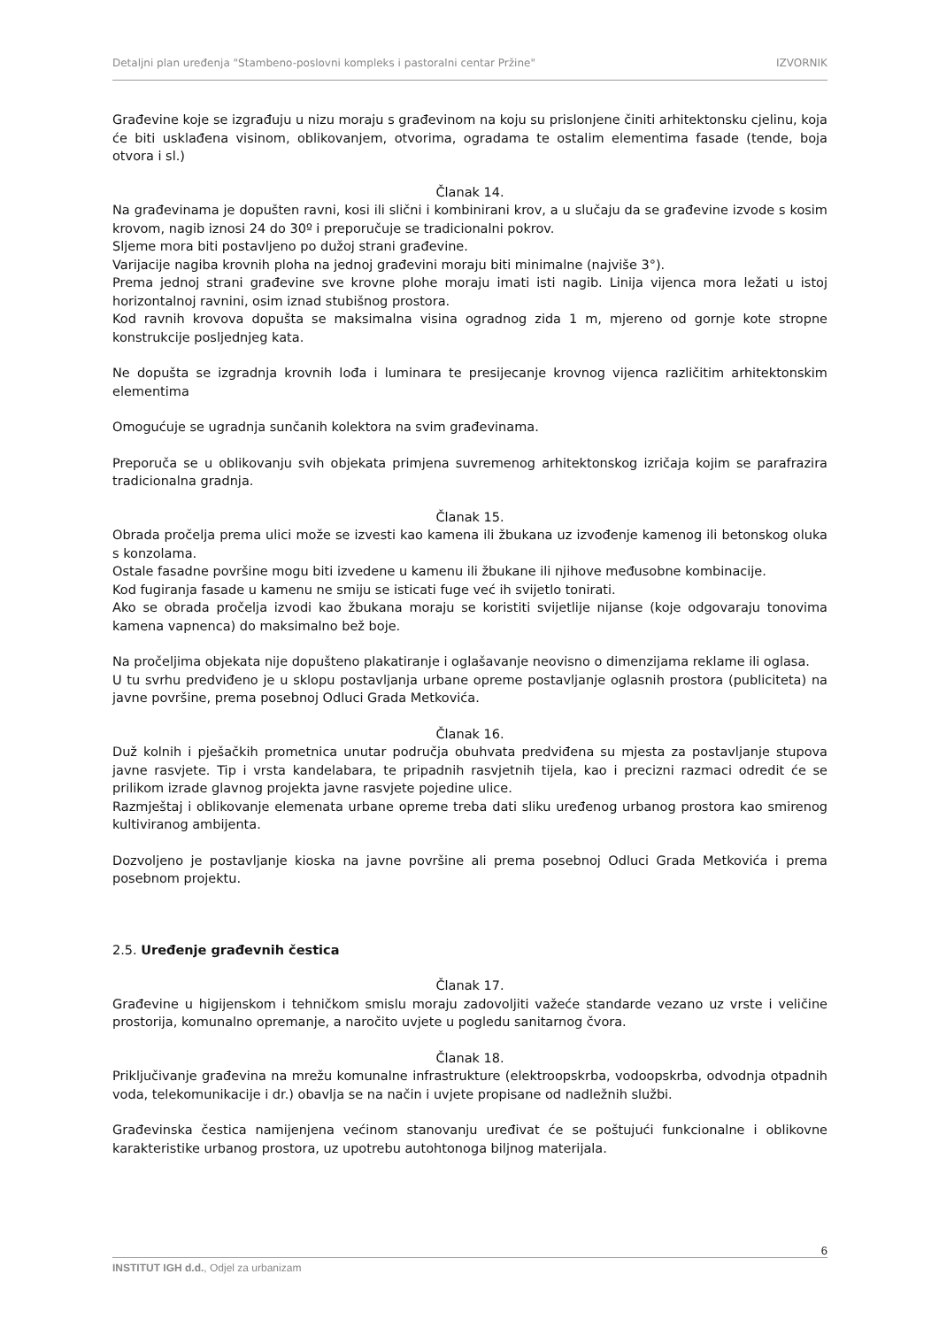Detaljni plan uređenja "Stambeno-poslovni kompleks i pastoralni centar Pržine" IZVORNIK
Građevine koje se izgrađuju u nizu moraju s građevinom na koju su prislonjene činiti arhitektonsku cjelinu, koja će biti usklađena visinom, oblikovanjem, otvorima, ogradama te ostalim elementima fasade (tende, boja otvora i sl.)
Članak 14.
Na građevinama je dopušten ravni, kosi ili slični i kombinirani krov, a u slučaju da se građevine izvode s kosim krovom, nagib iznosi 24 do 30º i preporučuje se tradicionalni pokrov.
Sljeme mora biti postavljeno po dužoj strani građevine.
Varijacije nagiba krovnih ploha na jednoj građevini moraju biti minimalne (najviše 3°).
Prema jednoj strani građevine sve krovne plohe moraju imati isti nagib. Linija vijenca mora ležati u istoj horizontalnoj ravnini, osim iznad stubišnog prostora.
Kod ravnih krovova dopušta se maksimalna visina ogradnog zida 1 m, mjereno od gornje kote stropne konstrukcije posljednjeg kata.
Ne dopušta se izgradnja krovnih lođa i luminara te presijecanje krovnog vijenca različitim arhitektonskim elementima
Omogućuje se ugradnja sunčanih kolektora na svim građevinama.
Preporuča se u oblikovanju svih objekata primjena suvremenog arhitektonskog izričaja kojim se parafrazira tradicionalna gradnja.
Članak 15.
Obrada pročelja prema ulici može se izvesti kao kamena ili žbukana uz izvođenje kamenog ili betonskog oluka s konzolama.
Ostale fasadne površine mogu biti izvedene u kamenu ili žbukane ili njihove međusobne kombinacije.
Kod fugiranja fasade u kamenu ne smiju se isticati fuge već ih svijetlo tonirati.
Ako se obrada pročelja izvodi kao žbukana moraju se koristiti svijetlije nijanse (koje odgovaraju tonovima kamena vapnenca) do maksimalno bež boje.
Na pročeljima objekata nije dopušteno plakatiranje i oglašavanje neovisno o dimenzijama reklame ili oglasa.
U tu svrhu predviđeno je u sklopu postavljanja urbane opreme postavljanje oglasnih prostora (publiciteta) na javne površine, prema posebnoj Odluci Grada Metkovića.
Članak 16.
Duž kolnih i pješačkih prometnica unutar područja obuhvata predviđena su mjesta za postavljanje stupova javne rasvjete. Tip i vrsta kandelabara, te pripadnih rasvjetnih tijela, kao i precizni razmaci odredit će se prilikom izrade glavnog projekta javne rasvjete pojedine ulice.
Razmještaj i oblikovanje elemenata urbane opreme treba dati sliku uređenog urbanog prostora kao smirenog kultiviranog ambijenta.
Dozvoljeno je postavljanje kioska na javne površine ali prema posebnoj Odluci Grada Metkovića i prema posebnom projektu.
2.5. Uređenje građevnih čestica
Članak 17.
Građevine u higijenskom i tehničkom smislu moraju zadovoljiti važeće standarde vezano uz vrste i veličine prostorija, komunalno opremanje, a naročito uvjete u pogledu sanitarnog čvora.
Članak 18.
Priključivanje građevina na mrežu komunalne infrastrukture (elektroopskrba, vodoopskrba, odvodnja otpadnih voda, telekomunikacije i dr.) obavlja se na način i uvjete propisane od nadležnih službi.
Građevinska čestica namijenjena većinom stanovanju uređivat će se poštujući funkcionalne i oblikovne karakteristike urbanog prostora, uz upotrebu autohtonoga biljnog materijala.
6
INSTITUT IGH d.d., Odjel za urbanizam